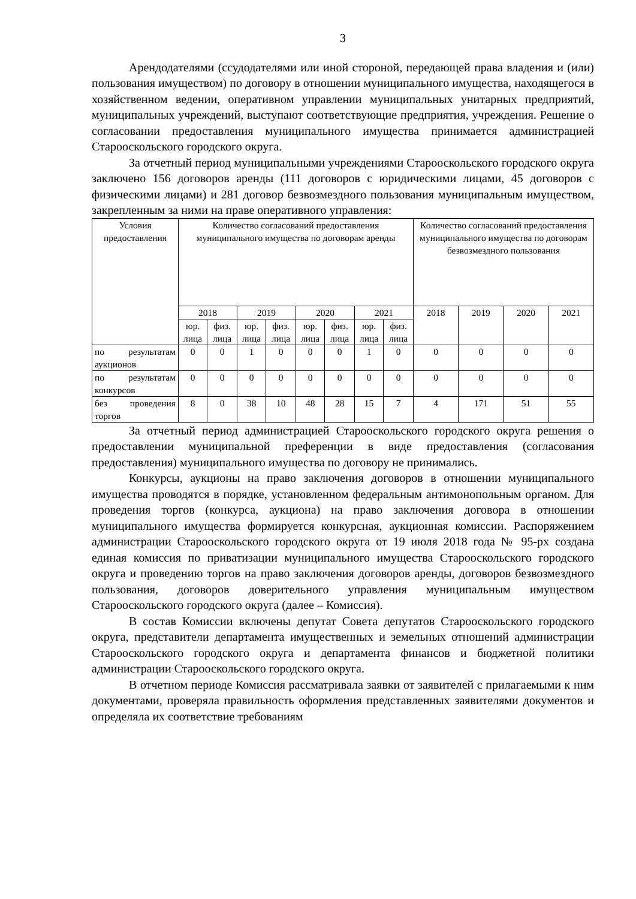3
Арендодателями (ссудодателями или иной стороной, передающей права владения и (или) пользования имуществом) по договору в отношении муниципального имущества, находящегося в хозяйственном ведении, оперативном управлении муниципальных унитарных предприятий, муниципальных учреждений, выступают соответствующие предприятия, учреждения. Решение о согласовании предоставления муниципального имущества принимается администрацией Старооскольского городского округа.
За отчетный период муниципальными учреждениями Старооскольского городского округа заключено 156 договоров аренды (111 договоров с юридическими лицами, 45 договоров с физическими лицами) и 281 договор безвозмездного пользования муниципальным имуществом, закрепленным за ними на праве оперативного управления:
| Условия предоставления | Количество согласований предоставления муниципального имущества по договорам аренды | | | | | | | | Количество согласований предоставления муниципального имущества по договорам безвозмездного пользования | | | |
| --- | --- | --- | --- | --- | --- | --- | --- | --- | --- | --- | --- | --- |
| | 2018 | | 2019 | | 2020 | | 2021 | | 2018 | 2019 | 2020 | 2021 |
| | юр. лица | физ. лица | юр. лица | физ. лица | юр. лица | физ. лица | юр. лица | физ. лица | | | | |
| по результатам аукционов | 0 | 0 | 1 | 0 | 0 | 0 | 1 | 0 | 0 | 0 | 0 | 0 |
| по результатам конкурсов | 0 | 0 | 0 | 0 | 0 | 0 | 0 | 0 | 0 | 0 | 0 | 0 |
| без проведения торгов | 8 | 0 | 38 | 10 | 48 | 28 | 15 | 7 | 4 | 171 | 51 | 55 |
За отчетный период администрацией Старооскольского городского округа решения о предоставлении муниципальной преференции в виде предоставления (согласования предоставления) муниципального имущества по договору не принимались.
Конкурсы, аукционы на право заключения договоров в отношении муниципального имущества проводятся в порядке, установленном федеральным антимонопольным органом. Для проведения торгов (конкурса, аукциона) на право заключения договора в отношении муниципального имущества формируется конкурсная, аукционная комиссии. Распоряжением администрации Старооскольского городского округа от 19 июля 2018 года № 95-рх создана единая комиссия по приватизации муниципального имущества Старооскольского городского округа и проведению торгов на право заключения договоров аренды, договоров безвозмездного пользования, договоров доверительного управления муниципальным имуществом Старооскольского городского округа (далее – Комиссия).
В состав Комиссии включены депутат Совета депутатов Старооскольского городского округа, представители департамента имущественных и земельных отношений администрации Старооскольского городского округа и департамента финансов и бюджетной политики администрации Старооскольского городского округа.
В отчетном периоде Комиссия рассматривала заявки от заявителей с прилагаемыми к ним документами, проверяла правильность оформления представленных заявителями документов и определяла их соответствие требованиям